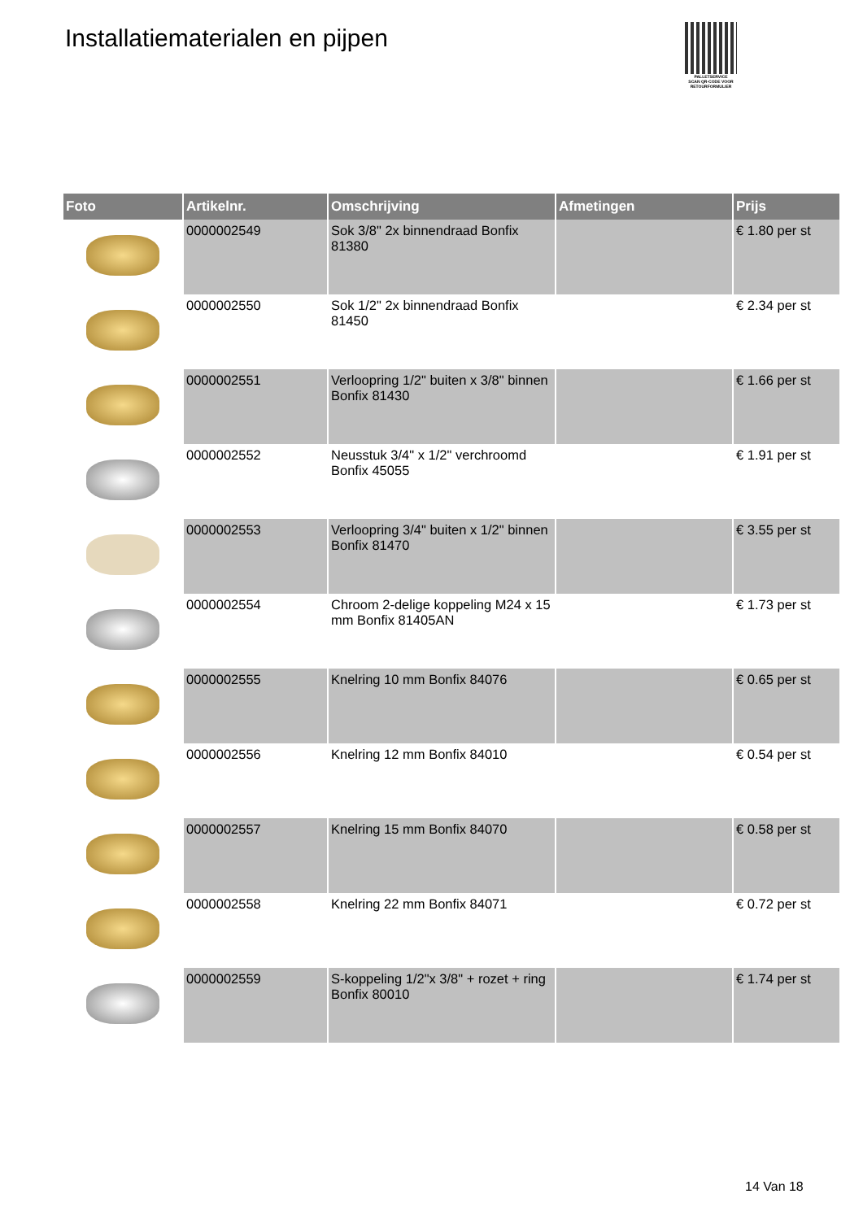Installatiematerialen en pijpen
PALLETSERVICE
SCAN QR-CODE VOOR
RETOURFORMULIER
| Foto | Artikelnr. | Omschrijving | Afmetingen | Prijs |
| --- | --- | --- | --- | --- |
| | 0000002549 | Sok 3/8" 2x binnendraad Bonfix 81380 | | € 1.80 per st |
| | 0000002550 | Sok 1/2" 2x binnendraad Bonfix 81450 | | € 2.34 per st |
| | 0000002551 | Verloopring 1/2" buiten x 3/8" binnen Bonfix 81430 | | € 1.66 per st |
| | 0000002552 | Neusstuk 3/4" x 1/2" verchroomd Bonfix 45055 | | € 1.91 per st |
| | 0000002553 | Verloopring 3/4" buiten x 1/2" binnen Bonfix 81470 | | € 3.55 per st |
| | 0000002554 | Chroom 2-delige koppeling M24 x 15 mm Bonfix 81405AN | | € 1.73 per st |
| | 0000002555 | Knelring 10 mm Bonfix 84076 | | € 0.65 per st |
| | 0000002556 | Knelring 12 mm Bonfix 84010 | | € 0.54 per st |
| | 0000002557 | Knelring 15 mm Bonfix 84070 | | € 0.58 per st |
| | 0000002558 | Knelring 22 mm Bonfix 84071 | | € 0.72 per st |
| | 0000002559 | S-koppeling 1/2"x 3/8" + rozet + ring Bonfix 80010 | | € 1.74 per st |
14 Van 18